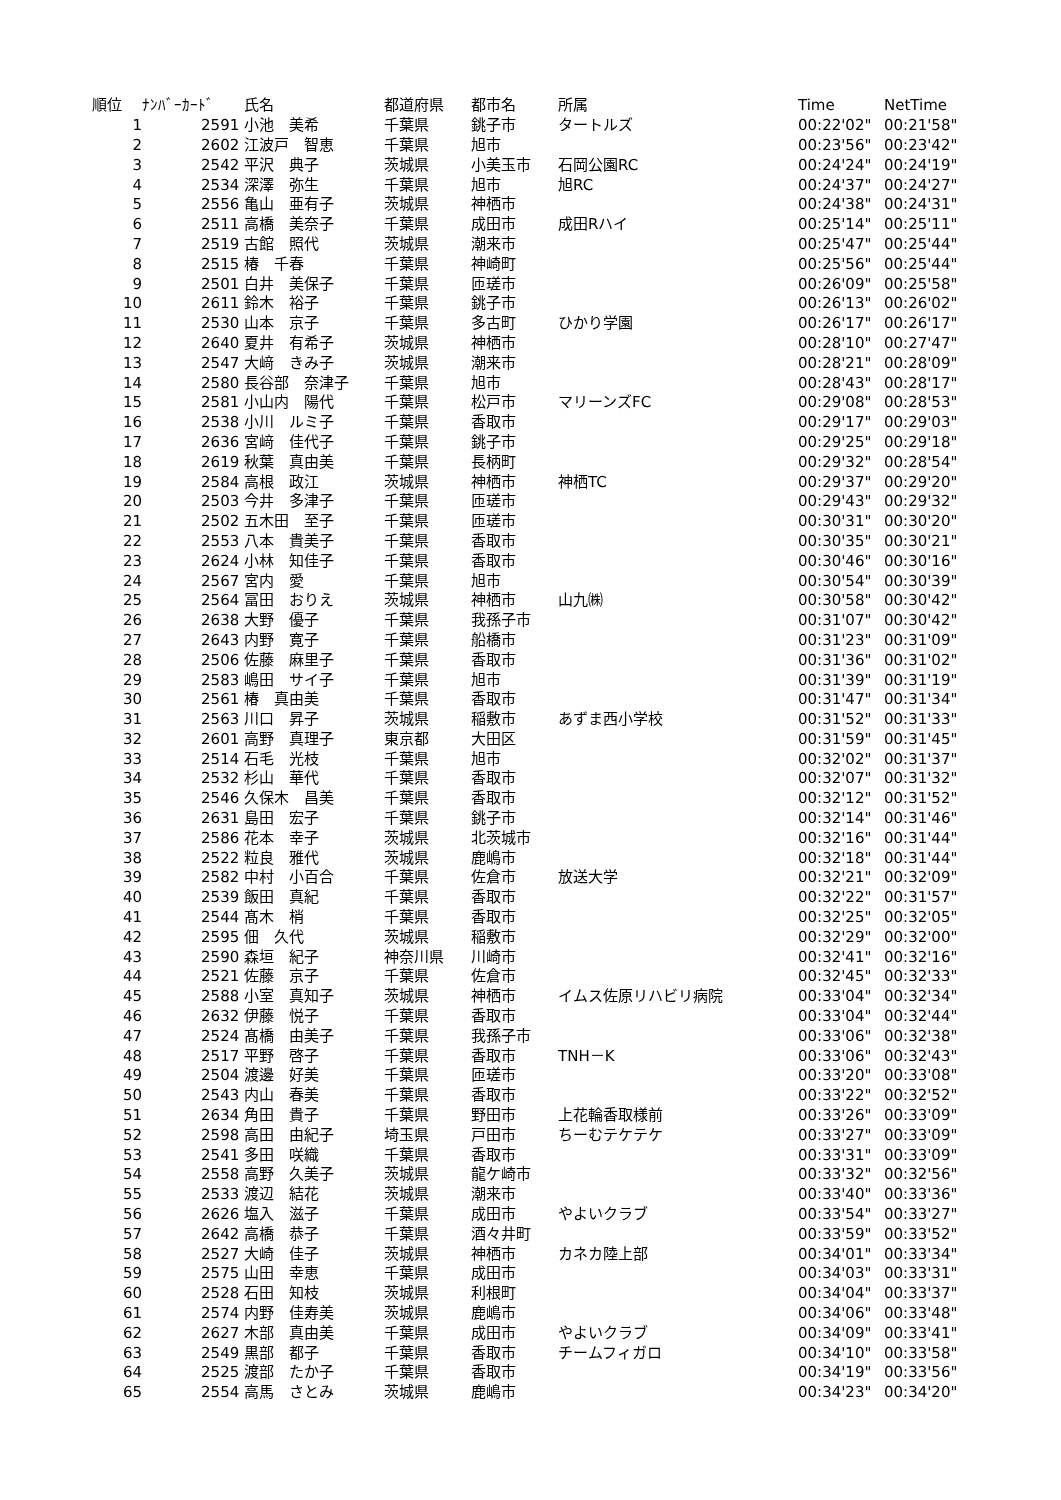| 順位 | ﾅﾝﾊﾞｰｶｰﾄﾞ | 氏名 | 都道府県 | 都市名 | 所属 | Time | NetTime |
| --- | --- | --- | --- | --- | --- | --- | --- |
| 1 | 2591 | 小池 美希 | 千葉県 | 銚子市 | タートルズ | 00:22'02" | 00:21'58" |
| 2 | 2602 | 江波戸 智恵 | 千葉県 | 旭市 | | 00:23'56" | 00:23'42" |
| 3 | 2542 | 平沢 典子 | 茨城県 | 小美玉市 | 石岡公園RC | 00:24'24" | 00:24'19" |
| 4 | 2534 | 深澤 弥生 | 千葉県 | 旭市 | 旭RC | 00:24'37" | 00:24'27" |
| 5 | 2556 | 亀山 亜有子 | 茨城県 | 神栖市 | | 00:24'38" | 00:24'31" |
| 6 | 2511 | 高橋 美奈子 | 千葉県 | 成田市 | 成田Rハイ | 00:25'14" | 00:25'11" |
| 7 | 2519 | 古館 照代 | 茨城県 | 潮来市 | | 00:25'47" | 00:25'44" |
| 8 | 2515 | 椿 千春 | 千葉県 | 神崎町 | | 00:25'56" | 00:25'44" |
| 9 | 2501 | 白井 美保子 | 千葉県 | 匝瑳市 | | 00:26'09" | 00:25'58" |
| 10 | 2611 | 鈴木 裕子 | 千葉県 | 銚子市 | | 00:26'13" | 00:26'02" |
| 11 | 2530 | 山本 京子 | 千葉県 | 多古町 | ひかり学園 | 00:26'17" | 00:26'17" |
| 12 | 2640 | 夏井 有希子 | 茨城県 | 神栖市 | | 00:28'10" | 00:27'47" |
| 13 | 2547 | 大﨑 きみ子 | 茨城県 | 潮来市 | | 00:28'21" | 00:28'09" |
| 14 | 2580 | 長谷部 奈津子 | 千葉県 | 旭市 | | 00:28'43" | 00:28'17" |
| 15 | 2581 | 小山内 陽代 | 千葉県 | 松戸市 | マリーンズFC | 00:29'08" | 00:28'53" |
| 16 | 2538 | 小川 ルミ子 | 千葉県 | 香取市 | | 00:29'17" | 00:29'03" |
| 17 | 2636 | 宮﨑 佳代子 | 千葉県 | 銚子市 | | 00:29'25" | 00:29'18" |
| 18 | 2619 | 秋葉 真由美 | 千葉県 | 長柄町 | | 00:29'32" | 00:28'54" |
| 19 | 2584 | 高根 政江 | 茨城県 | 神栖市 | 神栖TC | 00:29'37" | 00:29'20" |
| 20 | 2503 | 今井 多津子 | 千葉県 | 匝瑳市 | | 00:29'43" | 00:29'32" |
| 21 | 2502 | 五木田 至子 | 千葉県 | 匝瑳市 | | 00:30'31" | 00:30'20" |
| 22 | 2553 | 八本 貴美子 | 千葉県 | 香取市 | | 00:30'35" | 00:30'21" |
| 23 | 2624 | 小林 知佳子 | 千葉県 | 香取市 | | 00:30'46" | 00:30'16" |
| 24 | 2567 | 宮内 愛 | 千葉県 | 旭市 | | 00:30'54" | 00:30'39" |
| 25 | 2564 | 冨田 おりえ | 茨城県 | 神栖市 | 山九㈱ | 00:30'58" | 00:30'42" |
| 26 | 2638 | 大野 優子 | 千葉県 | 我孫子市 | | 00:31'07" | 00:30'42" |
| 27 | 2643 | 内野 寛子 | 千葉県 | 船橋市 | | 00:31'23" | 00:31'09" |
| 28 | 2506 | 佐藤 麻里子 | 千葉県 | 香取市 | | 00:31'36" | 00:31'02" |
| 29 | 2583 | 嶋田 サイ子 | 千葉県 | 旭市 | | 00:31'39" | 00:31'19" |
| 30 | 2561 | 椿 真由美 | 千葉県 | 香取市 | | 00:31'47" | 00:31'34" |
| 31 | 2563 | 川口 昇子 | 茨城県 | 稲敷市 | あずま西小学校 | 00:31'52" | 00:31'33" |
| 32 | 2601 | 高野 真理子 | 東京都 | 大田区 | | 00:31'59" | 00:31'45" |
| 33 | 2514 | 石毛 光枝 | 千葉県 | 旭市 | | 00:32'02" | 00:31'37" |
| 34 | 2532 | 杉山 華代 | 千葉県 | 香取市 | | 00:32'07" | 00:31'32" |
| 35 | 2546 | 久保木 昌美 | 千葉県 | 香取市 | | 00:32'12" | 00:31'52" |
| 36 | 2631 | 島田 宏子 | 千葉県 | 銚子市 | | 00:32'14" | 00:31'46" |
| 37 | 2586 | 花本 幸子 | 茨城県 | 北茨城市 | | 00:32'16" | 00:31'44" |
| 38 | 2522 | 粒良 雅代 | 茨城県 | 鹿嶋市 | | 00:32'18" | 00:31'44" |
| 39 | 2582 | 中村 小百合 | 千葉県 | 佐倉市 | 放送大学 | 00:32'21" | 00:32'09" |
| 40 | 2539 | 飯田 真紀 | 千葉県 | 香取市 | | 00:32'22" | 00:31'57" |
| 41 | 2544 | 髙木 梢 | 千葉県 | 香取市 | | 00:32'25" | 00:32'05" |
| 42 | 2595 | 佃 久代 | 茨城県 | 稲敷市 | | 00:32'29" | 00:32'00" |
| 43 | 2590 | 森垣 紀子 | 神奈川県 | 川崎市 | | 00:32'41" | 00:32'16" |
| 44 | 2521 | 佐藤 京子 | 千葉県 | 佐倉市 | | 00:32'45" | 00:32'33" |
| 45 | 2588 | 小室 真知子 | 茨城県 | 神栖市 | イムス佐原リハビリ病院 | 00:33'04" | 00:32'34" |
| 46 | 2632 | 伊藤 悦子 | 千葉県 | 香取市 | | 00:33'04" | 00:32'44" |
| 47 | 2524 | 髙橋 由美子 | 千葉県 | 我孫子市 | | 00:33'06" | 00:32'38" |
| 48 | 2517 | 平野 啓子 | 千葉県 | 香取市 | TNH－K | 00:33'06" | 00:32'43" |
| 49 | 2504 | 渡邊 好美 | 千葉県 | 匝瑳市 | | 00:33'20" | 00:33'08" |
| 50 | 2543 | 内山 春美 | 千葉県 | 香取市 | | 00:33'22" | 00:32'52" |
| 51 | 2634 | 角田 貴子 | 千葉県 | 野田市 | 上花輪香取様前 | 00:33'26" | 00:33'09" |
| 52 | 2598 | 高田 由紀子 | 埼玉県 | 戸田市 | ちーむテケテケ | 00:33'27" | 00:33'09" |
| 53 | 2541 | 多田 咲織 | 千葉県 | 香取市 | | 00:33'31" | 00:33'09" |
| 54 | 2558 | 高野 久美子 | 茨城県 | 龍ケ崎市 | | 00:33'32" | 00:32'56" |
| 55 | 2533 | 渡辺 結花 | 茨城県 | 潮来市 | | 00:33'40" | 00:33'36" |
| 56 | 2626 | 塩入 滋子 | 千葉県 | 成田市 | やよいクラブ | 00:33'54" | 00:33'27" |
| 57 | 2642 | 高橋 恭子 | 千葉県 | 酒々井町 | | 00:33'59" | 00:33'52" |
| 58 | 2527 | 大崎 佳子 | 茨城県 | 神栖市 | カネカ陸上部 | 00:34'01" | 00:33'34" |
| 59 | 2575 | 山田 幸恵 | 千葉県 | 成田市 | | 00:34'03" | 00:33'31" |
| 60 | 2528 | 石田 知枝 | 茨城県 | 利根町 | | 00:34'04" | 00:33'37" |
| 61 | 2574 | 内野 佳寿美 | 茨城県 | 鹿嶋市 | | 00:34'06" | 00:33'48" |
| 62 | 2627 | 木部 真由美 | 千葉県 | 成田市 | やよいクラブ | 00:34'09" | 00:33'41" |
| 63 | 2549 | 黒部 都子 | 千葉県 | 香取市 | チームフィガロ | 00:34'10" | 00:33'58" |
| 64 | 2525 | 渡部 たか子 | 千葉県 | 香取市 | | 00:34'19" | 00:33'56" |
| 65 | 2554 | 高馬 さとみ | 茨城県 | 鹿嶋市 | | 00:34'23" | 00:34'20" |